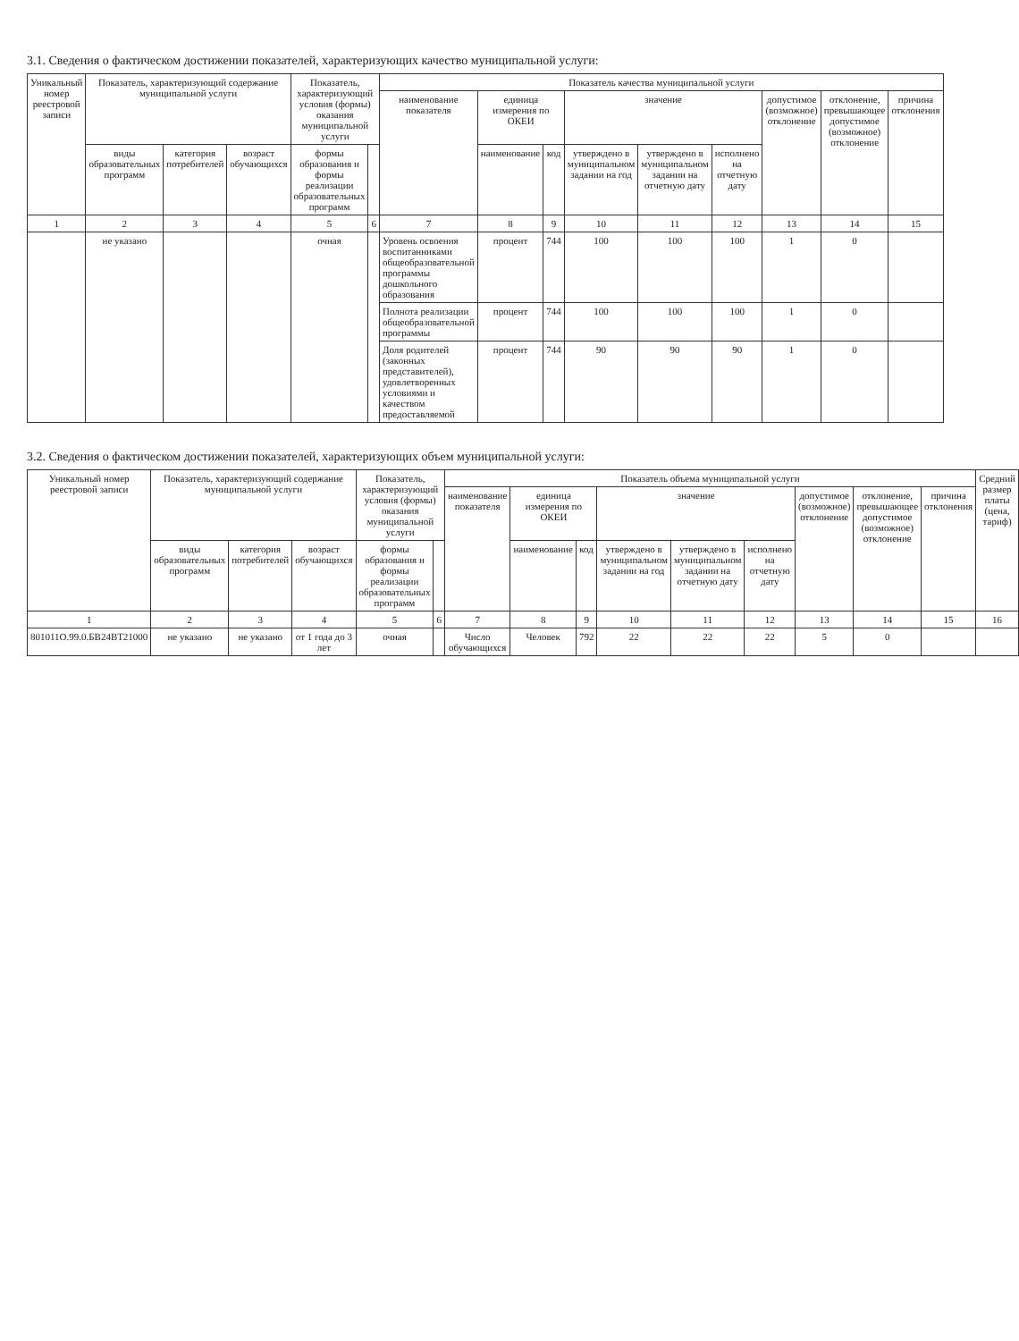3.1. Сведения о фактическом достижении показателей, характеризующих качество муниципальной услуги:
| Уникальный номер реестровой записи | Показатель, характеризующий содержание муниципальной услуги | | | Показатель, характеризующий условия (формы) оказания муниципальной услуги | | Показатель качества муниципальной услуги | | | | | | | | |
| --- | --- | --- | --- | --- | --- | --- | --- | --- | --- | --- | --- | --- | --- | --- |
| | | | | | | наименование показателя | единица измерения по ОКЕИ | | значение | | | допустимое (возможное) отклонение | отклонение, превышающее допустимое (возможное) отклонение | причина отклонения |
| | виды образовательных программ | категория потребителей | возраст обучающихся | формы образования и формы реализации образовательных программ | | | наименование | код | утверждено в муниципальном задании на год | утверждено в муниципальном задании на отчетную дату | исполнено на отчетную дату | | | |
| 1 | 2 | 3 | 4 | 5 | 6 | 7 | 8 | 9 | 10 | 11 | 12 | 13 | 14 | 15 |
| | не указано | | | очная | | Уровень освоения воспитанниками общеобразовательной программы дошкольного образования | процент | 744 | 100 | 100 | 100 | 1 | 0 | |
| | | | | | | Полнота реализации общеобразовательной программы | процент | 744 | 100 | 100 | 100 | 1 | 0 | |
| | | | | | | Доля родителей (законных представителей), удовлетворенных условиями и качеством предоставляемой | процент | 744 | 90 | 90 | 90 | 1 | 0 | |
3.2. Сведения о фактическом достижении показателей, характеризующих объем муниципальной услуги:
| Уникальный номер реестровой записи | Показатель, характеризующий содержание муниципальной услуги | | | Показатель, характеризующий условия (формы) оказания муниципальной услуги | | Показатель объема муниципальной услуги | | | | | | | | | Средний размер платы (цена, тариф) |
| --- | --- | --- | --- | --- | --- | --- | --- | --- | --- | --- | --- | --- | --- | --- | --- |
| | | | | | | наименование показателя | единица измерения по ОКЕИ | | значение | | | допустимое (возможное) отклонение | отклонение, превышающее допустимое (возможное) отклонение | причина отклонения | |
| | виды образовательных программ | категория потребителей | возраст обучающихся | формы образования и формы реализации образовательных программ | | | наименование | код | утверждено в муниципальном задании на год | утверждено в муниципальном задании на отчетную дату | исполнено на отчетную дату | | | | |
| 1 | 2 | 3 | 4 | 5 | 6 | 7 | 8 | 9 | 10 | 11 | 12 | 13 | 14 | 15 | 16 |
| 801011О.99.0.БВ24ВТ21000 | не указано | не указано | от 1 года до 3 лет | очная | | Число обучающихся | Человек | 792 | 22 | 22 | 22 | 5 | 0 | | |